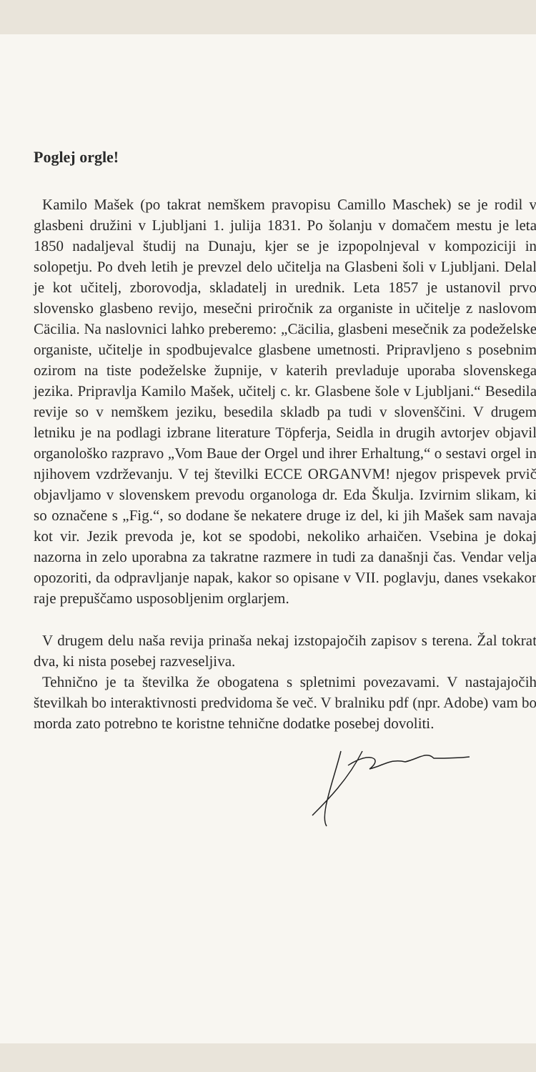Poglej orgle!
Kamilo Mašek (po takrat nemškem pravopisu Camillo Maschek) se je rodil v glasbeni družini v Ljubljani 1. julija 1831. Po šolanju v domačem mestu je leta 1850 nadaljeval študij na Dunaju, kjer se je izpopolnjeval v kompoziciji in solopetju. Po dveh letih je prevzel delo učitelja na Glasbeni šoli v Ljubljani. Delal je kot učitelj, zborovodja, skladatelj in urednik. Leta 1857 je ustanovil prvo slovensko glasbeno revijo, mesečni priročnik za organiste in učitelje z naslovom Cäcilia. Na naslovnici lahko preberemo: „Cäcilia, glasbeni mesečnik za podeželske organiste, učitelje in spodbujevalce glasbene umetnosti. Pripravljeno s posebnim ozirom na tiste podeželske župnije, v katerih prevladuje uporaba slovenskega jezika. Pripravlja Kamilo Mašek, učitelj c. kr. Glasbene šole v Ljubljani.“ Besedila revije so v nemškem jeziku, besedila skladb pa tudi v slovenščini. V drugem letniku je na podlagi izbrane literature Töpferja, Seidla in drugih avtorjev objavil organološko razpravo „Vom Baue der Orgel und ihrer Erhaltung,“ o sestavi orgel in njihovem vzdrževanju. V tej številki ECCE ORGANVM! njegov prispevek prvič objavljamo v slovenskem prevodu organologa dr. Eda Škulja. Izvirnim slikam, ki so označene s „Fig.“, so dodane še nekatere druge iz del, ki jih Mašek sam navaja kot vir. Jezik prevoda je, kot se spodobi, nekoliko arhaičen. Vsebina je dokaj nazorna in zelo uporabna za takratne razmere in tudi za današnji čas. Vendar velja opozoriti, da odpravljanje napak, kakor so opisane v VII. poglavju, danes vsekakor raje prepuščamo usposobljenim orglarjem.
V drugem delu naša revija prinaša nekaj izstopajočih zapisov s terena. Žal tokrat dva, ki nista posebej razveseljiva.
Tehnično je ta številka že obogatena s spletnimi povezavami. V nastajajočih številkah bo interaktivnosti predvidoma še več. V bralniku pdf (npr. Adobe) vam bo morda zato potrebno te koristne tehnične dodatke posebej dovoliti.